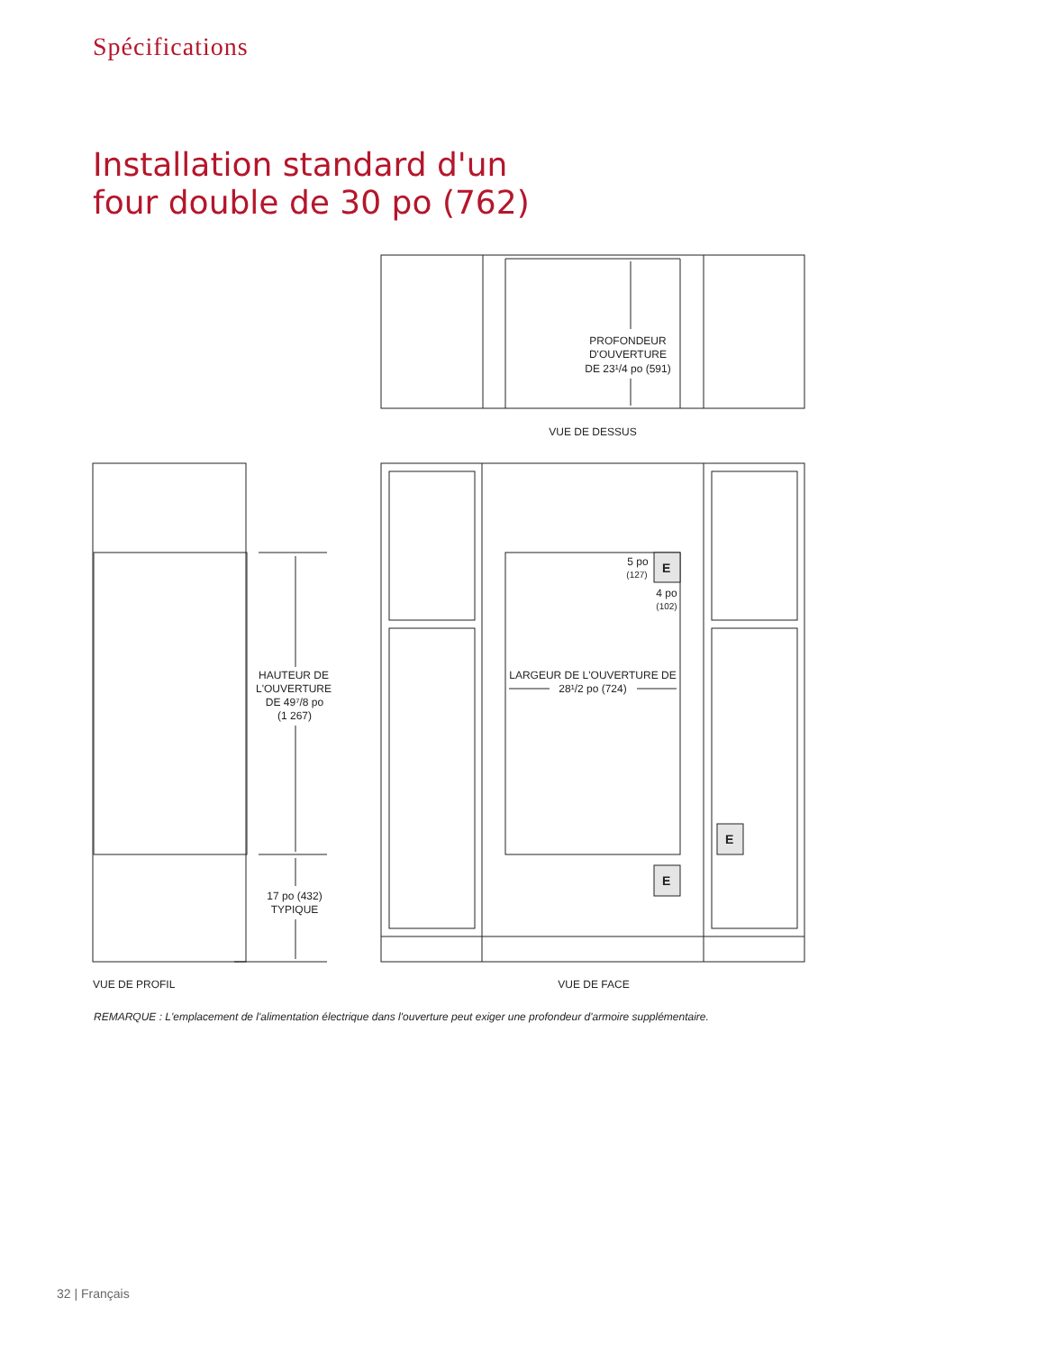Spécifications
Installation standard d'un
four double de 30 po (762)
PROFONDEUR
D'OUVERTURE
DE 23¹/4 po (591)
VUE DE DESSUS
HAUTEUR DE
L'OUVERTURE
DE 49⁷/8 po
(1 267)
17 po (432)
TYPIQUE
5 po
(127)
4 po
(102)
LARGEUR DE L'OUVERTURE DE
28¹/2 po (724)
VUE DE PROFIL
VUE DE FACE
E
E
E
REMARQUE : L'emplacement de l'alimentation électrique dans l'ouverture peut exiger une profondeur d'armoire supplémentaire.
32 | Français